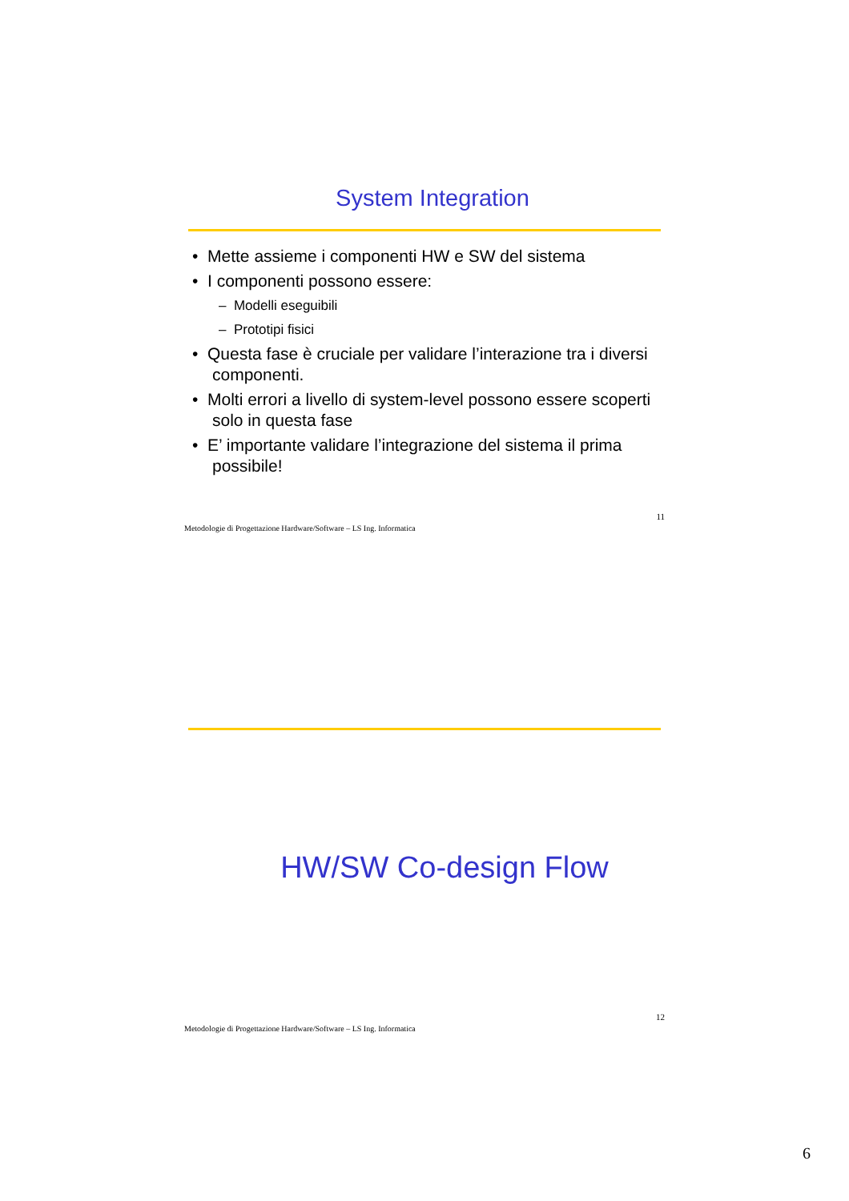System Integration
• Mette assieme i componenti HW e SW del sistema
• I componenti possono essere:
– Modelli eseguibili
– Prototipi fisici
• Questa fase è cruciale per validare l’interazione tra i diversi componenti.
• Molti errori a livello di system-level possono essere scoperti solo in questa fase
• E’ importante validare l’integrazione del sistema il prima possibile!
11
Metodologie di Progettazione Hardware/Software – LS Ing. Informatica
HW/SW Co-design Flow
12
Metodologie di Progettazione Hardware/Software – LS Ing. Informatica
6